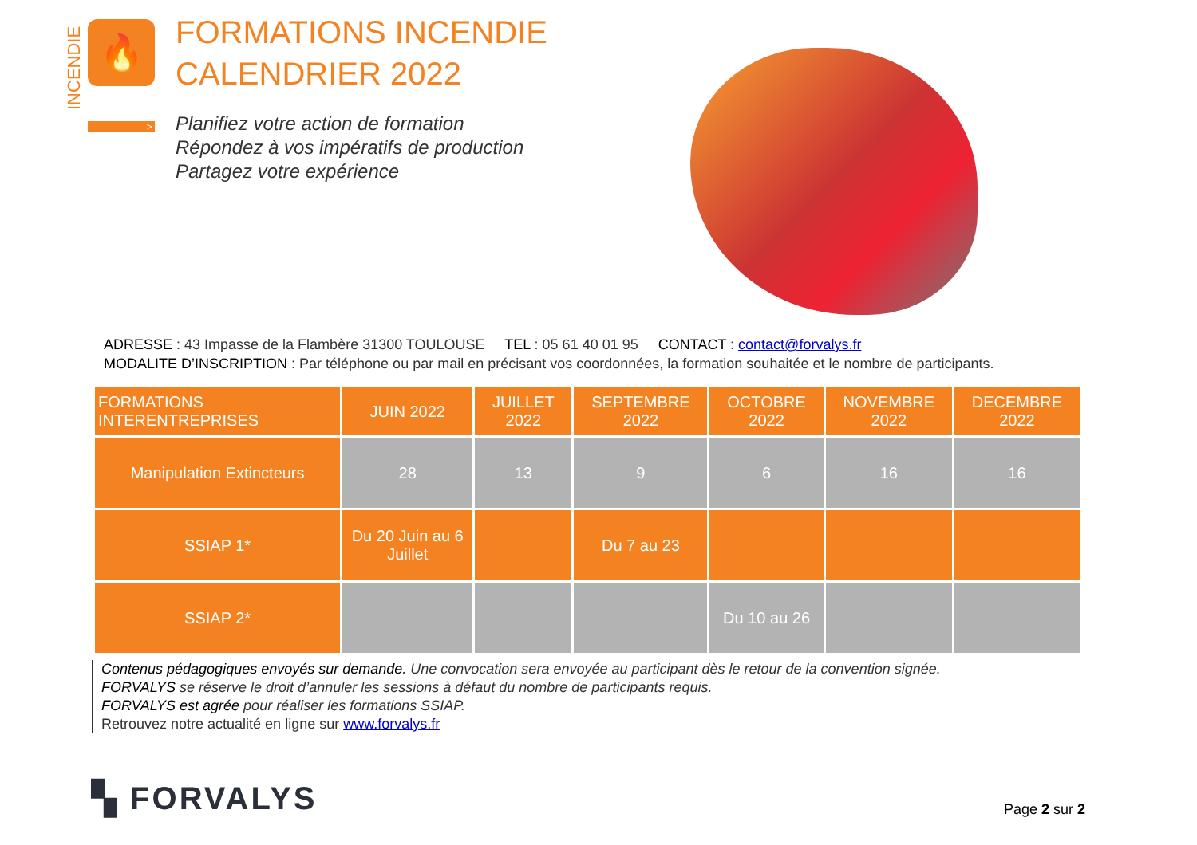INCENDIE
🔥
>
FORMATIONS INCENDIE
CALENDRIER 2022
Planifiez votre action de formation
Répondez à vos impératifs de production
Partagez votre expérience
ADRESSE : 43 Impasse de la Flambère 31300 TOULOUSE TEL : 05 61 40 01 95 CONTACT : contact@forvalys.fr
MODALITE D’INSCRIPTION : Par téléphone ou par mail en précisant vos coordonnées, la formation souhaitée et le nombre de participants.
| FORMATIONS INTERENTREPRISES | JUIN 2022 | JUILLET 2022 | SEPTEMBRE 2022 | OCTOBRE 2022 | NOVEMBRE 2022 | DECEMBRE 2022 |
| --- | --- | --- | --- | --- | --- | --- |
| Manipulation Extincteurs | 28 | 13 | 9 | 6 | 16 | 16 |
| SSIAP 1* | Du 20 Juin au 6 Juillet | | Du 7 au 23 | | | |
| SSIAP 2* | | | | Du 10 au 26 | | |
Contenus pédagogiques envoyés sur demande. Une convocation sera envoyée au participant dès le retour de la convention signée.
FORVALYS se réserve le droit d’annuler les sessions à défaut du nombre de participants requis.
FORVALYS est agrée pour réaliser les formations SSIAP.
Retrouvez notre actualité en ligne sur www.forvalys.fr
▚ FORVALYS Page 2 sur 2